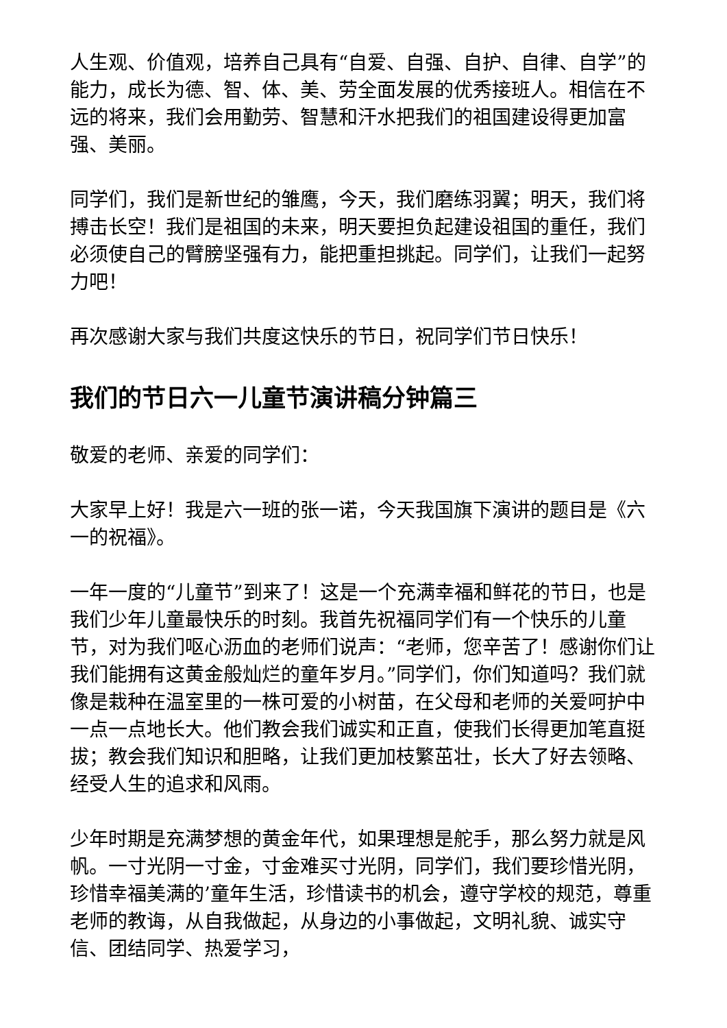人生观、价值观，培养自己具有“自爱、自强、自护、自律、自学”的能力，成长为德、智、体、美、劳全面发展的优秀接班人。相信在不远的将来，我们会用勤劳、智慧和汗水把我们的祖国建设得更加富强、美丽。
同学们，我们是新世纪的雏鹰，今天，我们磨练羽翼；明天，我们将搏击长空！我们是祖国的未来，明天要担负起建设祖国的重任，我们必须使自己的臂膀坚强有力，能把重担挑起。同学们，让我们一起努力吧！
再次感谢大家与我们共度这快乐的节日，祝同学们节日快乐！
我们的节日六一儿童节演讲稿分钟篇三
敬爱的老师、亲爱的同学们：
大家早上好！我是六一班的张一诺，今天我国旗下演讲的题目是《六一的祝福》。
一年一度的“儿童节”到来了！这是一个充满幸福和鲜花的节日，也是我们少年儿童最快乐的时刻。我首先祝福同学们有一个快乐的儿童节，对为我们呕心沥血的老师们说声：“老师，您辛苦了！感谢你们让我们能拥有这黄金般灿烂的童年岁月。”同学们，你们知道吗？我们就像是栽种在温室里的一株可爱的小树苗，在父母和老师的关爱呵护中一点一点地长大。他们教会我们诚实和正直，使我们长得更加笔直挺拔；教会我们知识和胆略，让我们更加枝繁茁壮，长大了好去领略、经受人生的追求和风雨。
少年时期是充满梦想的黄金年代，如果理想是舵手，那么努力就是风帆。一寸光阴一寸金，寸金难买寸光阴，同学们，我们要珍惜光阴，珍惜幸福美满的’童年生活，珍惜读书的机会，遵守学校的规范，尊重老师的教诲，从自我做起，从身边的小事做起，文明礼貌、诚实守信、团结同学、热爱学习，